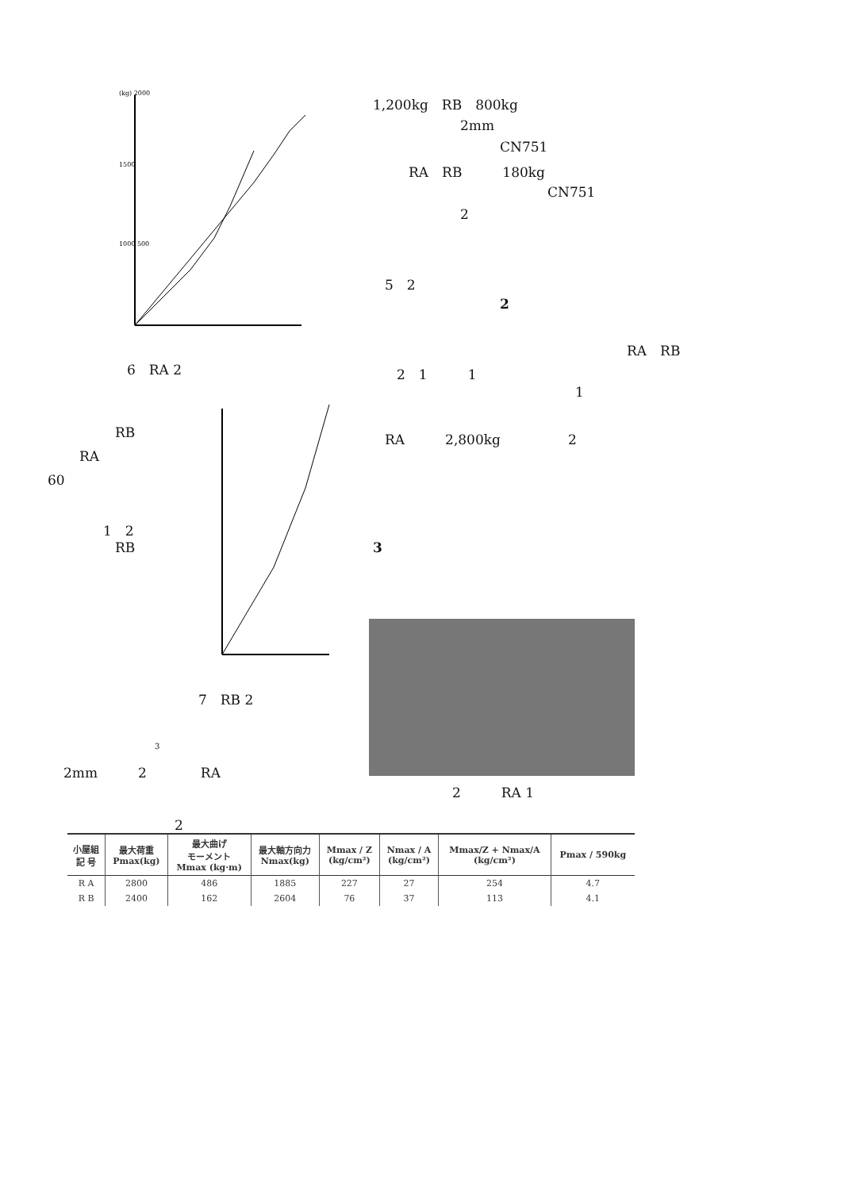(kg) 2000
1500
1000 500
6　RA 2
7　RB 2
RB
RA
60
1　2
RB
3
2mm　　　2　　　　RA
1,200kg　RB　800kg
2mm
CN751
RA　RB　　　180kg
CN751
2
5　2
2
RA　RB
2　1　　　1
1
RA　　　2,800kg　　　　　2
3
2　　　RA 1
2
| 小屋組 記 号 | 最大荷重 Pmax(kg) | 最大曲げ モーメント Mmax (kg·m) | 最大軸方向力 Nmax(kg) | Mmax / Z (kg/cm²) | Nmax / A (kg/cm²) | Mmax/Z + Nmax/A (kg/cm²) | Pmax / 590kg |
| --- | --- | --- | --- | --- | --- | --- | --- |
| R A | 2800 | 486 | 1885 | 227 | 27 | 254 | 4.7 |
| R B | 2400 | 162 | 2604 | 76 | 37 | 113 | 4.1 |